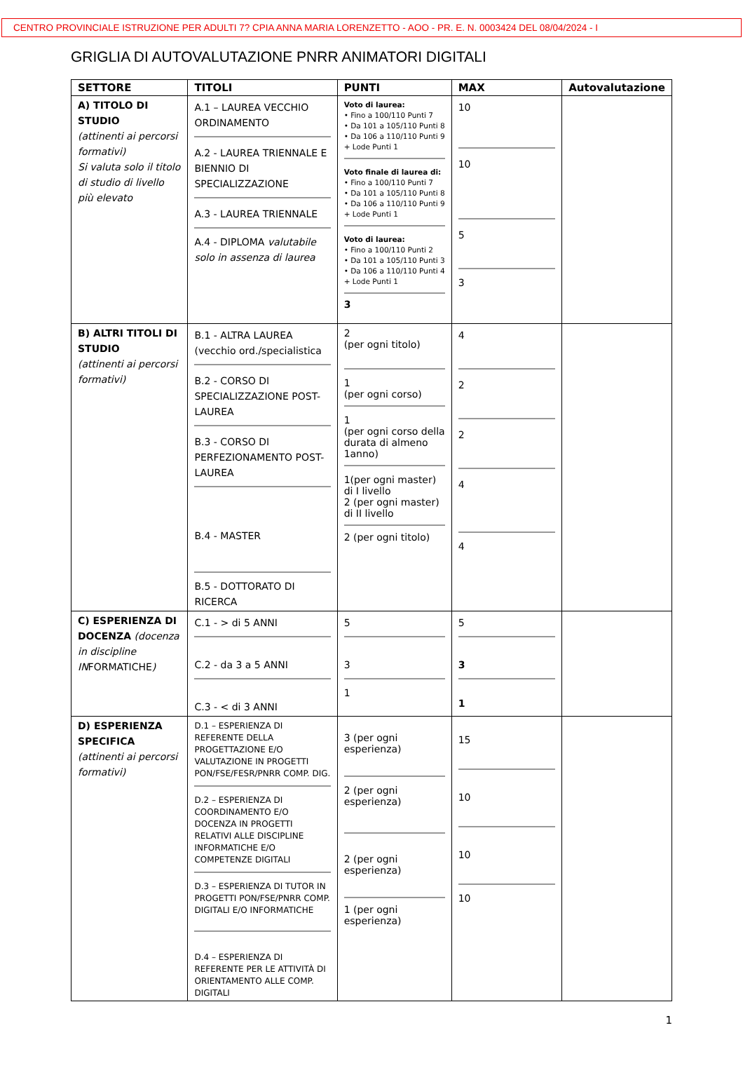CENTRO PROVINCIALE ISTRUZIONE PER ADULTI 7? CPIA ANNA MARIA LORENZETTO - AOO - PR. E. N. 0003424 DEL 08/04/2024 - I
GRIGLIA DI AUTOVALUTAZIONE PNRR ANIMATORI DIGITALI
| SETTORE | TITOLI | PUNTI | MAX | Autovalutazione |
| --- | --- | --- | --- | --- |
| A) TITOLO DI STUDIO (attinenti ai percorsi formativi) Si valuta solo il titolo di studio di livello più elevato | A.1 – LAUREA VECCHIO ORDINAMENTO A.2 - LAUREA TRIENNALE E BIENNIO DI SPECIALIZZAZIONE A.3 - LAUREA TRIENNALE A.4 - DIPLOMA valutabile solo in assenza di laurea | Voto di laurea: • Fino a 100/110 Punti 7 • Da 101 a 105/110 Punti 8 • Da 106 a 110/110 Punti 9 + Lode Punti 1 Voto finale di laurea di: • Fino a 100/110 Punti 7 • Da 101 a 105/110 Punti 8 • Da 106 a 110/110 Punti 9 + Lode Punti 1 Voto di laurea: • Fino a 100/110 Punti 2 • Da 101 a 105/110 Punti 3 • Da 106 a 110/110 Punti 4 + Lode Punti 1 3 | 10 10 5 3 | |
| B) ALTRI TITOLI DI STUDIO (attinenti ai percorsi formativi) | B.1 - ALTRA LAUREA (vecchio ord./specialistica B.2 - CORSO DI SPECIALIZZAZIONE POST-LAUREA B.3 - CORSO DI PERFEZIONAMENTO POST-LAUREA B.4 - MASTER B.5 - DOTTORATO DI RICERCA | 2 (per ogni titolo) 1 (per ogni corso) 1 (per ogni corso della durata di almeno 1anno) 1(per ogni master) di I livello 2 (per ogni master) di II livello 2 (per ogni titolo) | 4 2 2 4 4 | |
| C) ESPERIENZA DI DOCENZA (docenza in discipline IN FORMATICHE ) | C.1 - > di 5 ANNI C.2 - da 3 a 5 ANNI C.3 - < di 3 ANNI | 5 3 1 | 5 3 1 | |
| D) ESPERIENZA SPECIFICA (attinenti ai percorsi formativi) | D.1 – ESPERIENZA DI REFERENTE DELLA PROGETTAZIONE E/O VALUTAZIONE IN PROGETTI PON/FSE/FESR/PNRR COMP. DIG. D.2 – ESPERIENZA DI COORDINAMENTO E/O DOCENZA IN PROGETTI RELATIVI ALLE DISCIPLINE INFORMATICHE E/O COMPETENZE DIGITALI D.3 – ESPERIENZA DI TUTOR IN PROGETTI PON/FSE/PNRR COMP. DIGITALI E/O INFORMATICHE D.4 – ESPERIENZA DI REFERENTE PER LE ATTIVITÀ DI ORIENTAMENTO ALLE COMP. DIGITALI | 3 (per ogni esperienza) 2 (per ogni esperienza) 2 (per ogni esperienza) 1 (per ogni esperienza) | 15 10 10 10 | |
1